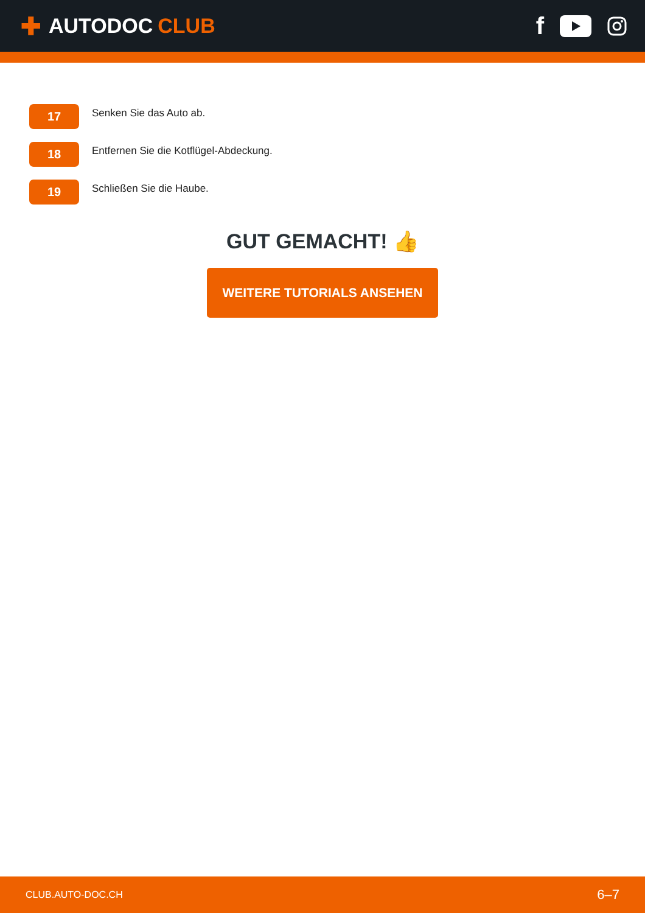✚ AUTODOC CLUB
f
17
Senken Sie das Auto ab.
18
Entfernen Sie die Kotflügel-Abdeckung.
19
Schließen Sie die Haube.
GUT GEMACHT! 👍
WEITERE TUTORIALS ANSEHEN
CLUB.AUTO-DOC.CH 6–7